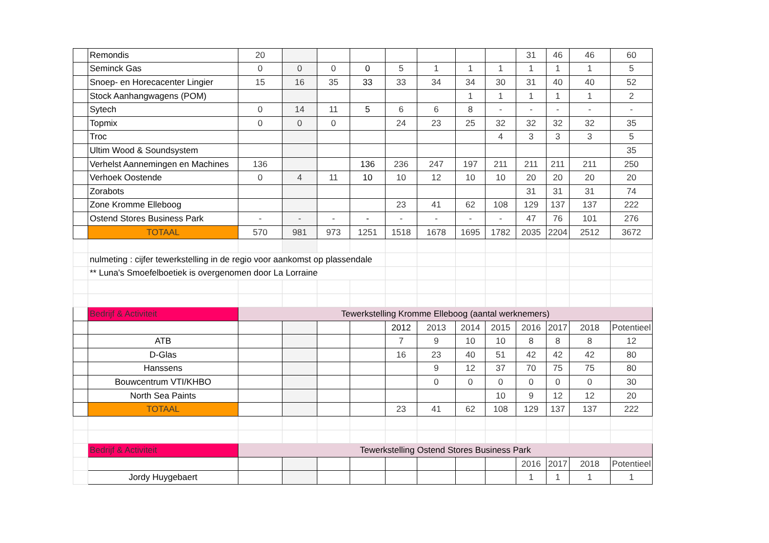| | Remondis | 20 | | | | | | | | 31 | 46 | 46 | 60 |
| | Seminck Gas | 0 | 0 | 0 | 0 | 5 | 1 | 1 | 1 | 1 | 1 | 1 | 5 |
| | Snoep- en Horecacenter Lingier | 15 | 16 | 35 | 33 | 33 | 34 | 34 | 30 | 31 | 40 | 40 | 52 |
| | Stock Aanhangwagens (POM) | | | | | | | 1 | 1 | 1 | 1 | 1 | 2 |
| | Sytech | 0 | 14 | 11 | 5 | 6 | 6 | 8 | - | - | - | - | - |
| | Topmix | 0 | 0 | 0 | | 24 | 23 | 25 | 32 | 32 | 32 | 32 | 35 |
| | Troc | | | | | | | | 4 | 3 | 3 | 3 | 5 |
| | Ultim Wood & Soundsystem | | | | | | | | | | | | 35 |
| | Verhelst Aannemingen en Machines | 136 | | | 136 | 236 | 247 | 197 | 211 | 211 | 211 | 211 | 250 |
| | Verhoek Oostende | 0 | 4 | 11 | 10 | 10 | 12 | 10 | 10 | 20 | 20 | 20 | 20 |
| | Zorabots | | | | | | | | | 31 | 31 | 31 | 74 |
| | Zone Kromme Elleboog | | | | | 23 | 41 | 62 | 108 | 129 | 137 | 137 | 222 |
| | Ostend Stores Business Park | - | - | - | - | - | - | - | - | 47 | 76 | 101 | 276 |
| | TOTAAL | 570 | 981 | 973 | 1251 | 1518 | 1678 | 1695 | 1782 | 2035 | 2204 | 2512 | 3672 |
| | nulmeting : cijfer tewerkstelling in de regio voor aankomst op plassendale | | | | | | | | | | | | |
| | ** Luna's Smoefelboetiek is overgenomen door La Lorraine | | | | | | | | | | | | |
| | Bedrijf & Activiteit | Tewerkstelling Kromme Elleboog (aantal werknemers) | | | | | | | | | | | |
| | | | | | | 2012 | 2013 | 2014 | 2015 | 2016 | 2017 | 2018 | Potentieel |
| | ATB | | | | | 7 | 9 | 10 | 10 | 8 | 8 | 8 | 12 |
| | D-Glas | | | | | 16 | 23 | 40 | 51 | 42 | 42 | 42 | 80 |
| | Hanssens | | | | | | 9 | 12 | 37 | 70 | 75 | 75 | 80 |
| | Bouwcentrum VTI/KHBO | | | | | | 0 | 0 | 0 | 0 | 0 | 0 | 30 |
| | North Sea Paints | | | | | | | | 10 | 9 | 12 | 12 | 20 |
| | TOTAAL | | | | | 23 | 41 | 62 | 108 | 129 | 137 | 137 | 222 |
| | Bedrijf & Activiteit | Tewerkstelling Ostend Stores Business Park | | | | | | | | | | | |
| | | | | | | | | | | 2016 | 2017 | 2018 | Potentieel |
| | Jordy Huygebaert | | | | | | | | | 1 | 1 | 1 | 1 |